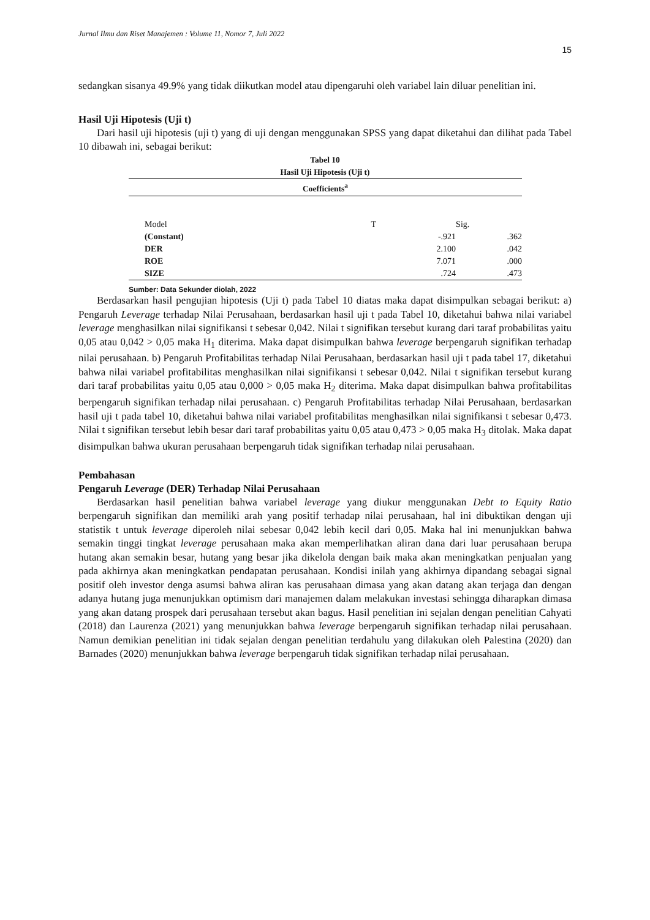Jurnal Ilmu dan Riset Manajemen : Volume 11, Nomor 7, Juli 2022
15
sedangkan sisanya 49.9% yang tidak diikutkan model atau dipengaruhi oleh variabel lain diluar penelitian ini.
Hasil Uji Hipotesis (Uji t)
Dari hasil uji hipotesis (uji t) yang di uji dengan menggunakan SPSS yang dapat diketahui dan dilihat pada Tabel 10 dibawah ini, sebagai berikut:
Tabel 10
Hasil Uji Hipotesis (Uji t)
| Coefficients<sup>a</sup> | | | |
| --- | --- | --- | --- |
| Model | T | | Sig. |
| (Constant) | -.921 | | .362 |
| DER | 2.100 | | .042 |
| ROE | 7.071 | | .000 |
| SIZE | .724 | | .473 |
Sumber: Data Sekunder diolah, 2022
Berdasarkan hasil pengujian hipotesis (Uji t) pada Tabel 10 diatas maka dapat disimpulkan sebagai berikut: a) Pengaruh Leverage terhadap Nilai Perusahaan, berdasarkan hasil uji t pada Tabel 10, diketahui bahwa nilai variabel leverage menghasilkan nilai signifikansi t sebesar 0,042. Nilai t signifikan tersebut kurang dari taraf probabilitas yaitu 0,05 atau 0,042 > 0,05 maka H<sub>1</sub> diterima. Maka dapat disimpulkan bahwa leverage berpengaruh signifikan terhadap nilai perusahaan. b) Pengaruh Profitabilitas terhadap Nilai Perusahaan, berdasarkan hasil uji t pada tabel 17, diketahui bahwa nilai variabel profitabilitas menghasilkan nilai signifikansi t sebesar 0,042. Nilai t signifikan tersebut kurang dari taraf probabilitas yaitu 0,05 atau 0,000 > 0,05 maka H<sub>2</sub> diterima. Maka dapat disimpulkan bahwa profitabilitas berpengaruh signifikan terhadap nilai perusahaan. c) Pengaruh Profitabilitas terhadap Nilai Perusahaan, berdasarkan hasil uji t pada tabel 10, diketahui bahwa nilai variabel profitabilitas menghasilkan nilai signifikansi t sebesar 0,473. Nilai t signifikan tersebut lebih besar dari taraf probabilitas yaitu 0,05 atau 0,473 > 0,05 maka H<sub>3</sub> ditolak. Maka dapat disimpulkan bahwa ukuran perusahaan berpengaruh tidak signifikan terhadap nilai perusahaan.
Pembahasan
Pengaruh Leverage (DER) Terhadap Nilai Perusahaan
Berdasarkan hasil penelitian bahwa variabel leverage yang diukur menggunakan Debt to Equity Ratio berpengaruh signifikan dan memiliki arah yang positif terhadap nilai perusahaan, hal ini dibuktikan dengan uji statistik t untuk leverage diperoleh nilai sebesar 0,042 lebih kecil dari 0,05. Maka hal ini menunjukkan bahwa semakin tinggi tingkat leverage perusahaan maka akan memperlihatkan aliran dana dari luar perusahaan berupa hutang akan semakin besar, hutang yang besar jika dikelola dengan baik maka akan meningkatkan penjualan yang pada akhirnya akan meningkatkan pendapatan perusahaan. Kondisi inilah yang akhirnya dipandang sebagai signal positif oleh investor denga asumsi bahwa aliran kas perusahaan dimasa yang akan datang akan terjaga dan dengan adanya hutang juga menunjukkan optimism dari manajemen dalam melakukan investasi sehingga diharapkan dimasa yang akan datang prospek dari perusahaan tersebut akan bagus. Hasil penelitian ini sejalan dengan penelitian Cahyati (2018) dan Laurenza (2021) yang menunjukkan bahwa leverage berpengaruh signifikan terhadap nilai perusahaan. Namun demikian penelitian ini tidak sejalan dengan penelitian terdahulu yang dilakukan oleh Palestina (2020) dan Barnades (2020) menunjukkan bahwa leverage berpengaruh tidak signifikan terhadap nilai perusahaan.